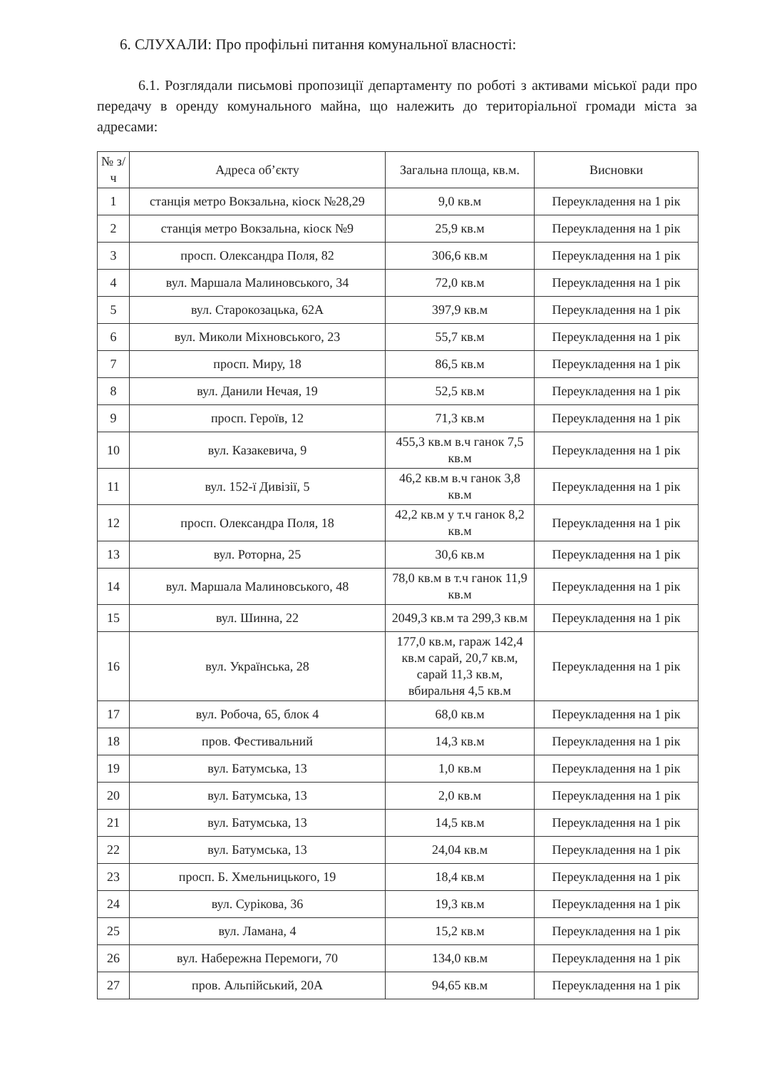6. СЛУХАЛИ: Про профільні питання комунальної власності:
6.1. Розглядали письмові пропозиції департаменту по роботі з активами міської ради про передачу в оренду комунального майна, що належить до територіальної громади міста за адресами:
| № з/ч | Адреса об’єкту | Загальна площа, кв.м. | Висновки |
| --- | --- | --- | --- |
| 1 | станція метро Вокзальна, кіоск №28,29 | 9,0 кв.м | Переукладення на 1 рік |
| 2 | станція метро Вокзальна, кіоск №9 | 25,9 кв.м | Переукладення на 1 рік |
| 3 | просп. Олександра Поля, 82 | 306,6 кв.м | Переукладення на 1 рік |
| 4 | вул. Маршала Малиновського, 34 | 72,0 кв.м | Переукладення на 1 рік |
| 5 | вул. Старокозацька, 62А | 397,9 кв.м | Переукладення на 1 рік |
| 6 | вул. Миколи Міхновського, 23 | 55,7 кв.м | Переукладення на 1 рік |
| 7 | просп. Миру, 18 | 86,5 кв.м | Переукладення на 1 рік |
| 8 | вул. Данили Нечая, 19 | 52,5 кв.м | Переукладення на 1 рік |
| 9 | просп. Героїв, 12 | 71,3 кв.м | Переукладення на 1 рік |
| 10 | вул. Казакевича, 9 | 455,3 кв.м в.ч ганок 7,5 кв.м | Переукладення на 1 рік |
| 11 | вул. 152-ї Дивізії, 5 | 46,2 кв.м в.ч ганок 3,8 кв.м | Переукладення на 1 рік |
| 12 | просп. Олександра Поля, 18 | 42,2 кв.м у т.ч ганок 8,2 кв.м | Переукладення на 1 рік |
| 13 | вул. Роторна, 25 | 30,6 кв.м | Переукладення на 1 рік |
| 14 | вул. Маршала Малиновського, 48 | 78,0 кв.м в т.ч ганок 11,9 кв.м | Переукладення на 1 рік |
| 15 | вул. Шинна, 22 | 2049,3 кв.м та 299,3 кв.м | Переукладення на 1 рік |
| 16 | вул. Українська, 28 | 177,0 кв.м, гараж 142,4 кв.м сарай, 20,7 кв.м, сарай 11,3 кв.м, вбиральня 4,5 кв.м | Переукладення на 1 рік |
| 17 | вул. Робоча, 65, блок 4 | 68,0 кв.м | Переукладення на 1 рік |
| 18 | пров. Фестивальний | 14,3 кв.м | Переукладення на 1 рік |
| 19 | вул. Батумська, 13 | 1,0 кв.м | Переукладення на 1 рік |
| 20 | вул. Батумська, 13 | 2,0 кв.м | Переукладення на 1 рік |
| 21 | вул. Батумська, 13 | 14,5 кв.м | Переукладення на 1 рік |
| 22 | вул. Батумська, 13 | 24,04 кв.м | Переукладення на 1 рік |
| 23 | просп. Б. Хмельницького, 19 | 18,4 кв.м | Переукладення на 1 рік |
| 24 | вул. Сурікова, 36 | 19,3 кв.м | Переукладення на 1 рік |
| 25 | вул. Ламана, 4 | 15,2 кв.м | Переукладення на 1 рік |
| 26 | вул. Набережна Перемоги, 70 | 134,0 кв.м | Переукладення на 1 рік |
| 27 | пров. Альпійський, 20А | 94,65 кв.м | Переукладення на 1 рік |